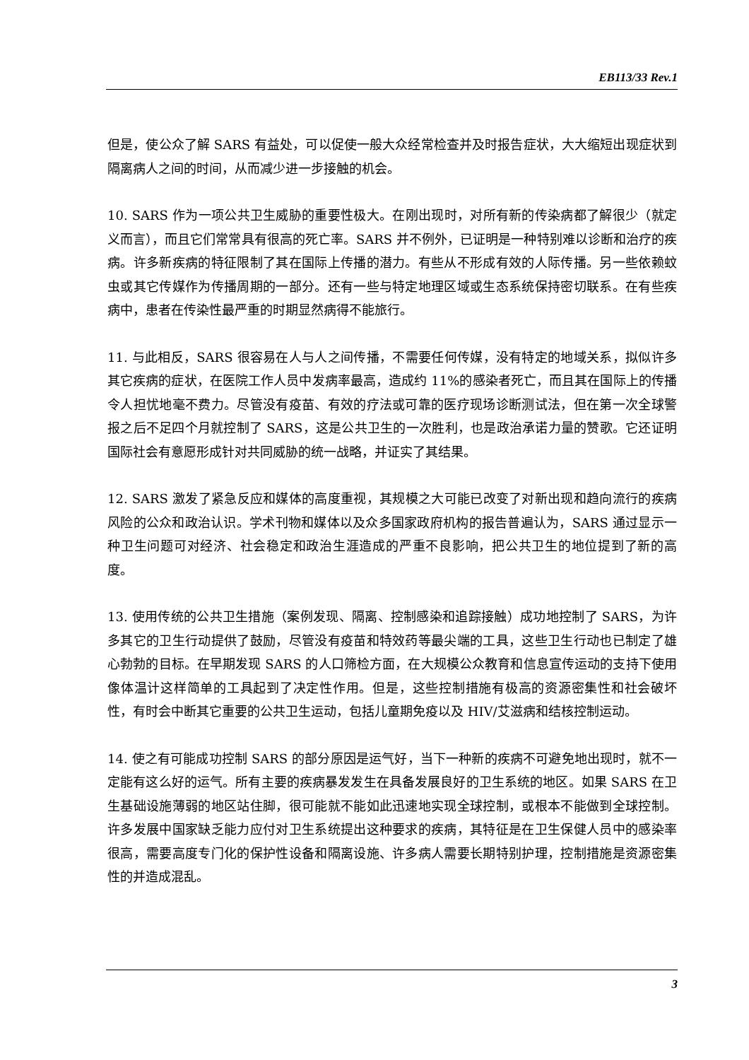EB113/33 Rev.1
但是，使公众了解 SARS 有益处，可以促使一般大众经常检查并及时报告症状，大大缩短出现症状到隔离病人之间的时间，从而减少进一步接触的机会。
10. SARS 作为一项公共卫生威胁的重要性极大。在刚出现时，对所有新的传染病都了解很少（就定义而言），而且它们常常具有很高的死亡率。SARS 并不例外，已证明是一种特别难以诊断和治疗的疾病。许多新疾病的特征限制了其在国际上传播的潜力。有些从不形成有效的人际传播。另一些依赖蚊虫或其它传媒作为传播周期的一部分。还有一些与特定地理区域或生态系统保持密切联系。在有些疾病中，患者在传染性最严重的时期显然病得不能旅行。
11. 与此相反，SARS 很容易在人与人之间传播，不需要任何传媒，没有特定的地域关系，拟似许多其它疾病的症状，在医院工作人员中发病率最高，造成约 11%的感染者死亡，而且其在国际上的传播令人担忧地毫不费力。尽管没有疫苗、有效的疗法或可靠的医疗现场诊断测试法，但在第一次全球警报之后不足四个月就控制了 SARS，这是公共卫生的一次胜利，也是政治承诺力量的赞歌。它还证明国际社会有意愿形成针对共同威胁的统一战略，并证实了其结果。
12. SARS 激发了紧急反应和媒体的高度重视，其规模之大可能已改变了对新出现和趋向流行的疾病风险的公众和政治认识。学术刊物和媒体以及众多国家政府机构的报告普遍认为，SARS 通过显示一种卫生问题可对经济、社会稳定和政治生涯造成的严重不良影响，把公共卫生的地位提到了新的高度。
13. 使用传统的公共卫生措施（案例发现、隔离、控制感染和追踪接触）成功地控制了 SARS，为许多其它的卫生行动提供了鼓励，尽管没有疫苗和特效药等最尖端的工具，这些卫生行动也已制定了雄心勃勃的目标。在早期发现 SARS 的人口筛检方面，在大规模公众教育和信息宣传运动的支持下使用像体温计这样简单的工具起到了决定性作用。但是，这些控制措施有极高的资源密集性和社会破坏性，有时会中断其它重要的公共卫生运动，包括儿童期免疫以及 HIV/艾滋病和结核控制运动。
14. 使之有可能成功控制 SARS 的部分原因是运气好，当下一种新的疾病不可避免地出现时，就不一定能有这么好的运气。所有主要的疾病暴发发生在具备发展良好的卫生系统的地区。如果 SARS 在卫生基础设施薄弱的地区站住脚，很可能就不能如此迅速地实现全球控制，或根本不能做到全球控制。许多发展中国家缺乏能力应付对卫生系统提出这种要求的疾病，其特征是在卫生保健人员中的感染率很高，需要高度专门化的保护性设备和隔离设施、许多病人需要长期特别护理，控制措施是资源密集性的并造成混乱。
3